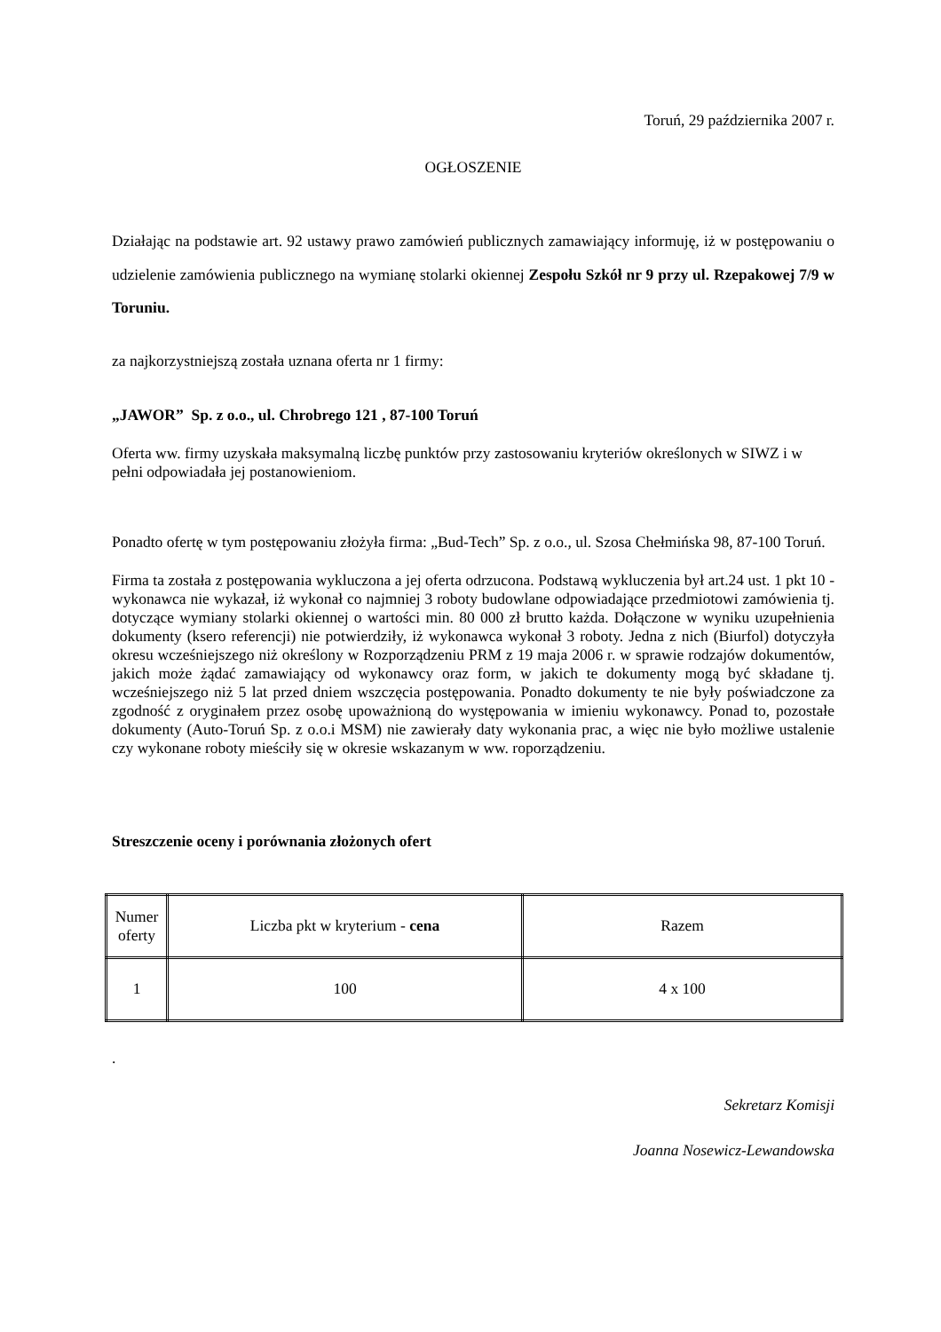Toruń, 29 października 2007 r.
OGŁOSZENIE
Działając na podstawie art. 92 ustawy prawo zamówień publicznych zamawiający informuję, iż w postępowaniu o udzielenie zamówienia publicznego na wymianę stolarki okiennej Zespołu Szkół nr 9 przy ul. Rzepakowej 7/9 w Toruniu.
za najkorzystniejszą została uznana oferta nr 1 firmy:
„JAWOR” Sp. z o.o., ul. Chrobrego 121 , 87-100 Toruń
Oferta ww. firmy uzyskała maksymalną liczbę punktów przy zastosowaniu kryteriów określonych w SIWZ i w pełni odpowiadała jej postanowieniom.
Ponadto ofertę w tym postępowaniu złożyła firma: „Bud-Tech” Sp. z o.o., ul. Szosa Chełmińska 98, 87-100 Toruń.
Firma ta została z postępowania wykluczona a jej oferta odrzucona. Podstawą wykluczenia był art.24 ust. 1 pkt 10 - wykonawca nie wykazał, iż wykonał co najmniej 3 roboty budowlane odpowiadające przedmiotowi zamówienia tj. dotyczące wymiany stolarki okiennej o wartości min. 80 000 zł brutto każda. Dołączone w wyniku uzupełnienia dokumenty (ksero referencji) nie potwierdziły, iż wykonawca wykonał 3 roboty. Jedna z nich (Biurfol) dotyczyła okresu wcześniejszego niż określony w Rozporządzeniu PRM z 19 maja 2006 r. w sprawie rodzajów dokumentów, jakich może żądać zamawiający od wykonawcy oraz form, w jakich te dokumenty mogą być składane tj. wcześniejszego niż 5 lat przed dniem wszczęcia postępowania. Ponadto dokumenty te nie były poświadczone za zgodność z oryginałem przez osobę upoważnioną do występowania w imieniu wykonawcy. Ponad to, pozostałe dokumenty (Auto-Toruń Sp. z o.o.i MSM) nie zawierały daty wykonania prac, a więc nie było możliwe ustalenie czy wykonane roboty mieściły się w okresie wskazanym w ww. roporządzeniu.
Streszczenie oceny i porównania złożonych ofert
| Numer oferty | Liczba pkt w kryterium - cena | Razem |
| 1 | 100 | 4 x 100 |
.
Sekretarz Komisji
Joanna Nosewicz-Lewandowska